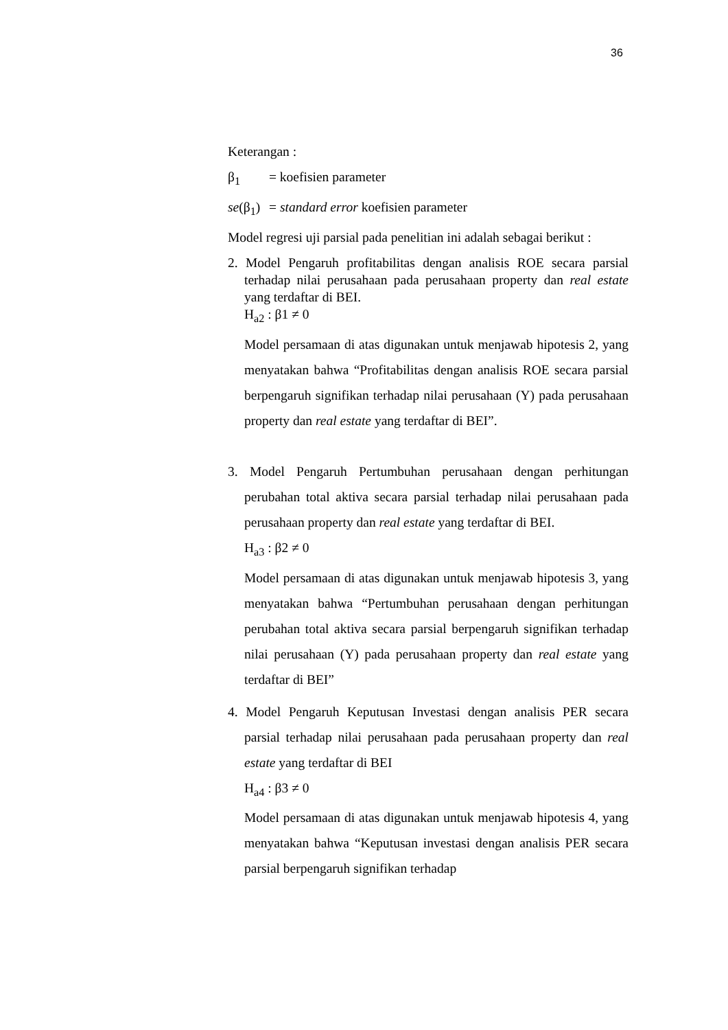36
Keterangan :
β<sub>1</sub> = koefisien parameter
se(β<sub>1</sub>) = standard error koefisien parameter
Model regresi uji parsial pada penelitian ini adalah sebagai berikut :
2. Model Pengaruh profitabilitas dengan analisis ROE secara parsial terhadap nilai perusahaan pada perusahaan property dan real estate yang terdaftar di BEI.
H<sub>a2</sub> : β1 ≠ 0
Model persamaan di atas digunakan untuk menjawab hipotesis 2, yang menyatakan bahwa “Profitabilitas dengan analisis ROE secara parsial berpengaruh signifikan terhadap nilai perusahaan (Y) pada perusahaan property dan real estate yang terdaftar di BEI”.
3. Model Pengaruh Pertumbuhan perusahaan dengan perhitungan perubahan total aktiva secara parsial terhadap nilai perusahaan pada perusahaan property dan real estate yang terdaftar di BEI.
H<sub>a3</sub> : β2 ≠ 0
Model persamaan di atas digunakan untuk menjawab hipotesis 3, yang menyatakan bahwa “Pertumbuhan perusahaan dengan perhitungan perubahan total aktiva secara parsial berpengaruh signifikan terhadap nilai perusahaan (Y) pada perusahaan property dan real estate yang terdaftar di BEI”
4. Model Pengaruh Keputusan Investasi dengan analisis PER secara parsial terhadap nilai perusahaan pada perusahaan property dan real estate yang terdaftar di BEI
H<sub>a4</sub> : β3 ≠ 0
Model persamaan di atas digunakan untuk menjawab hipotesis 4, yang menyatakan bahwa “Keputusan investasi dengan analisis PER secara parsial berpengaruh signifikan terhadap